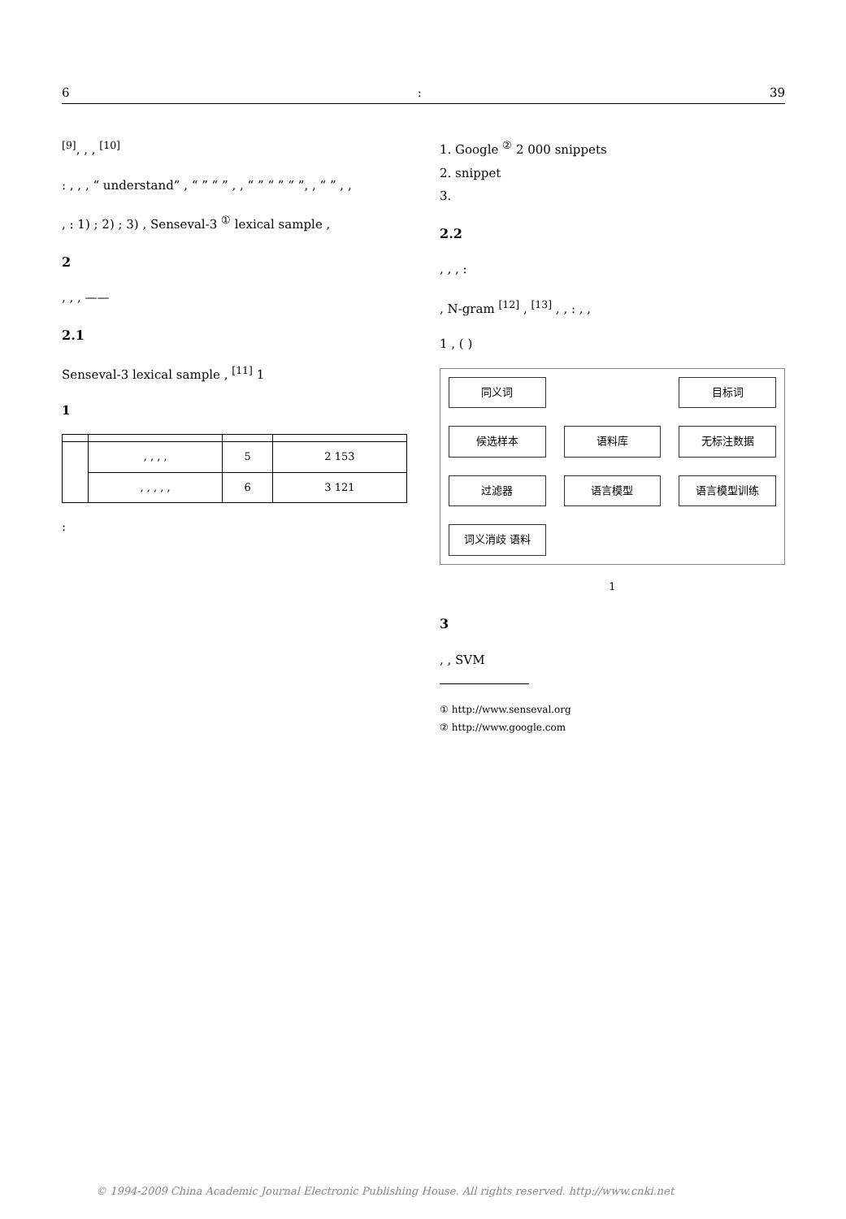6: 39
<sup>[9]</sup>, , , <sup>[10]</sup>
: , , , “ understand” , “ ” “ ” , , “ ” “ ” “ ”, , “ ” , ,
, : 1) ; 2) ; 3) , Senseval-3 <sup>①</sup> lexical sample ,
2
, , , ——
2.1
Senseval-3 lexical sample , <sup>[11]</sup> 1
1
| | , , , , | 5 | 2 153 |
| | , , , , , | 6 | 3 121 |
:
1. Google <sup>②</sup> 2 000 snippets
2. snippet
3.
2.2
, , , :
, N-gram <sup>[12]</sup> , <sup>[13]</sup> , , : , ,
1 , ( )
同义词
目标词
候选样本
语料库
无标注数据
过滤器
语言模型
语言模型训练
词义消歧 语料
1
3
, , SVM
① http://www.senseval.org
② http://www.google.com
© 1994-2009 China Academic Journal Electronic Publishing House. All rights reserved. http://www.cnki.net